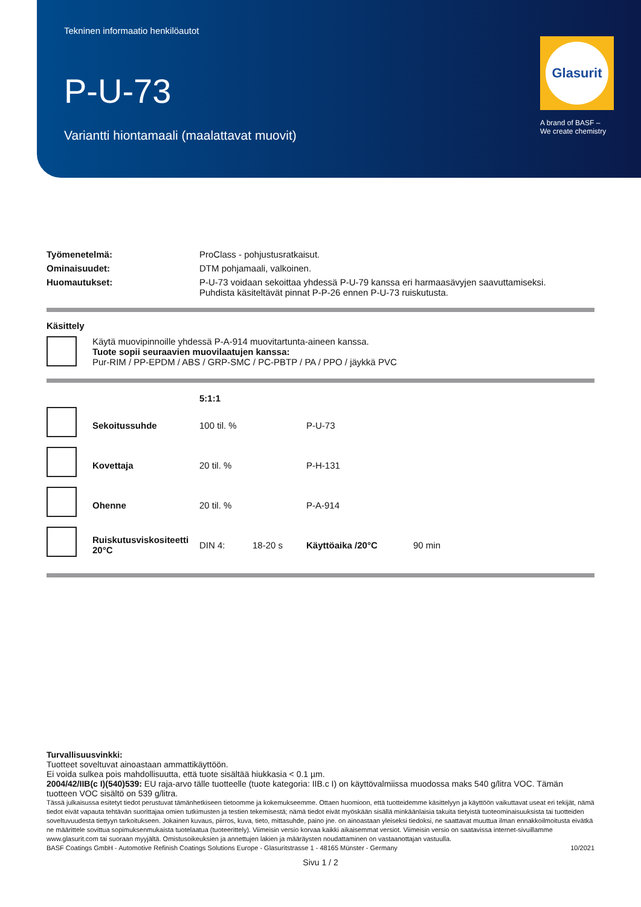Tekninen informaatio henkilöautot
P-U-73
Variantti hiontamaali (maalattavat muovit)
Glasurit
A brand of BASF –
We create chemistry
| Työmenetelmä: | ProClass - pohjustusratkaisut. |
| Ominaisuudet: | DTM pohjamaali, valkoinen. |
| Huomautukset: | P-U-73 voidaan sekoittaa yhdessä P-U-79 kanssa eri harmaasävyjen saavuttamiseksi. Puhdista käsiteltävät pinnat P-P-26 ennen P-U-73 ruiskutusta. |
Käsittely
| | Käytä muovipinnoille yhdessä P-A-914 muovitartunta-aineen kanssa. Tuote sopii seuraavien muovilaatujen kanssa: Pur-RIM / PP-EPDM / ABS / GRP-SMC / PC-PBTP / PA / PPO / jäykkä PVC |
| | | 5:1:1 | | | |
| | Sekoitussuhde | 100 til. % | | P-U-73 | |
| | Kovettaja | 20 til. % | | P-H-131 | |
| | Ohenne | 20 til. % | | P-A-914 | |
| | Ruiskutusviskositeetti 20°C | DIN 4: | 18-20 s | Käyttöaika /20°C | 90 min |
Turvallisuusvinkki:
Tuotteet soveltuvat ainoastaan ammattikäyttöön.
Ei voida sulkea pois mahdollisuutta, että tuote sisältää hiukkasia < 0.1 µm.
2004/42/IIB(c I)(540)539: EU raja-arvo tälle tuotteelle (tuote kategoria: IIB.c I) on käyttövalmiissa muodossa maks 540 g/litra VOC. Tämän tuotteen VOC sisältö on 539 g/litra.
Tässä julkaisussa esitetyt tiedot perustuvat tämänhetkiseen tietoomme ja kokemukseemme. Ottaen huomioon, että tuotteidemme käsittelyyn ja käyttöön vaikuttavat useat eri tekijät, nämä tiedot eivät vapauta tehtävän suorittajaa omien tutkimusten ja testien tekemisestä; nämä tiedot eivät myöskään sisällä minkäänlaisia takuita tietyistä tuoteominaisuuksista tai tuotteiden soveltuvuudesta tiettyyn tarkoitukseen. Jokainen kuvaus, piirros, kuva, tieto, mittasuhde, paino jne. on ainoastaan yleiseksi tiedoksi, ne saattavat muuttua ilman ennakkoilmoitusta eivätkä ne määrittele sovittua sopimuksenmukaista tuotelaatua (tuoteerittely). Viimeisin versio korvaa kaikki aikaisemmat versiot. Viimeisin versio on saatavissa internet-sivuillamme www.glasurit.com tai suoraan myyjältä. Omistusoikeuksien ja annettujen lakien ja määräysten noudattaminen on vastaanottajan vastuulla.
BASF Coatings GmbH - Automotive Refinish Coatings Solutions Europe - Glasuritstrasse 1 - 48165 Münster - Germany 10/2021
Sivu 1 / 2